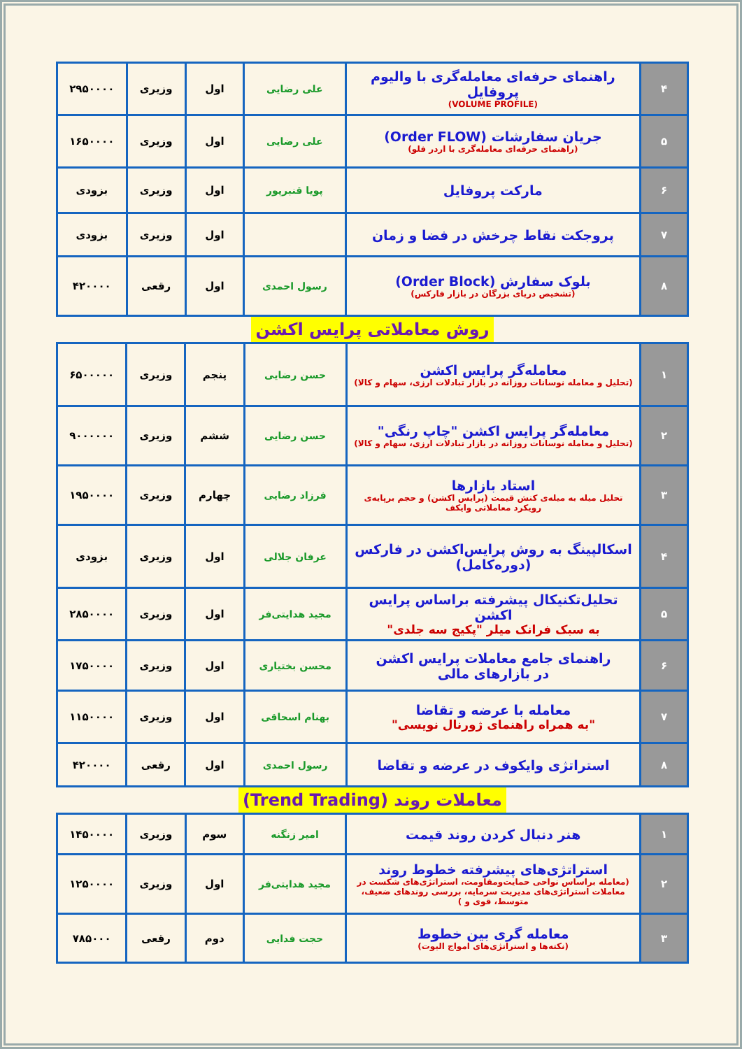| ۴ | راهنمای حرفه‌ای معامله‌گری با والیوم پروفایل (VOLUME PROFILE) | علی رضایی | اول | وزیری | ۲۹۵۰۰۰۰ |
| ۵ | جریان سفارشات (Order FLOW) (راهنمای حرفه‌ای معامله‌گری با اردر فلو) | علی رضایی | اول | وزیری | ۱۶۵۰۰۰۰ |
| ۶ | مارکت پروفایل | پویا قنبرپور | اول | وزیری | بزودی |
| ۷ | پروجکت نقاط چرخش در فضا و زمان | | اول | وزیری | بزودی |
| ۸ | بلوک سفارش (Order Block) (تشخیص دریای بزرگان در بازار فارکس) | رسول احمدی | اول | رقعی | ۴۲۰۰۰۰ |
روش معاملاتی پرایس اکشن
| ۱ | معامله‌گر پرایس اکشن (تحلیل و معامله نوسانات روزانه در بازار تبادلات ارزی، سهام و کالا) | حسن رضایی | پنجم | وزیری | ۶۵۰۰۰۰۰ |
| ۲ | معامله‌گر پرایس اکشن "چاپ رنگی" (تحلیل و معامله نوسانات روزانه در بازار تبادلات ارزی، سهام و کالا) | حسن رضایی | ششم | وزیری | ۹۰۰۰۰۰۰ |
| ۳ | استاد بازارها تحلیل میله به میله‌ی کنش قیمت (پرایس اکشن) و حجم برپایه‌ی رویکرد معاملاتی وایکف | فرزاد رضایی | چهارم | وزیری | ۱۹۵۰۰۰۰ |
| ۴ | اسکالپینگ به روش پرایس‌اکشن در فارکس (دوره‌کامل) | عرفان جلالی | اول | وزیری | بزودی |
| ۵ | تحلیل‌تکنیکال پیشرفته براساس پرایس اکشن به سبک فرانک میلر "پکیج سه جلدی" | مجید هدایتی‌فر | اول | وزیری | ۲۸۵۰۰۰۰ |
| ۶ | راهنمای جامع معاملات پرایس اکشن در بازارهای مالی | محسن بختیاری | اول | وزیری | ۱۷۵۰۰۰۰ |
| ۷ | معامله با عرضه و تقاضا "به همراه راهنمای ژورنال نویسی" | بهنام اسحاقی | اول | وزیری | ۱۱۵۰۰۰۰ |
| ۸ | استراتژی وایکوف در عرضه و تقاضا | رسول احمدی | اول | رقعی | ۴۲۰۰۰۰ |
معاملات روند (Trend Trading)
| ۱ | هنر دنبال کردن روند قیمت | امیر زنگنه | سوم | وزیری | ۱۴۵۰۰۰۰ |
| ۲ | استراتژی‌های پیشرفته خطوط روند (معامله براساس نواحی حمایت‌ومقاومت، استراتژی‌های شکست در معاملات استراتژی‌های مدیریت سرمایه، بررسی روندهای ضعیف، متوسط، قوی و ) | مجید هدایتی‌فر | اول | وزیری | ۱۲۵۰۰۰۰ |
| ۳ | معامله گری بین خطوط (نکته‌ها و استراتژی‌های امواج الیوت) | حجت فدایی | دوم | رقعی | ۷۸۵۰۰۰ |